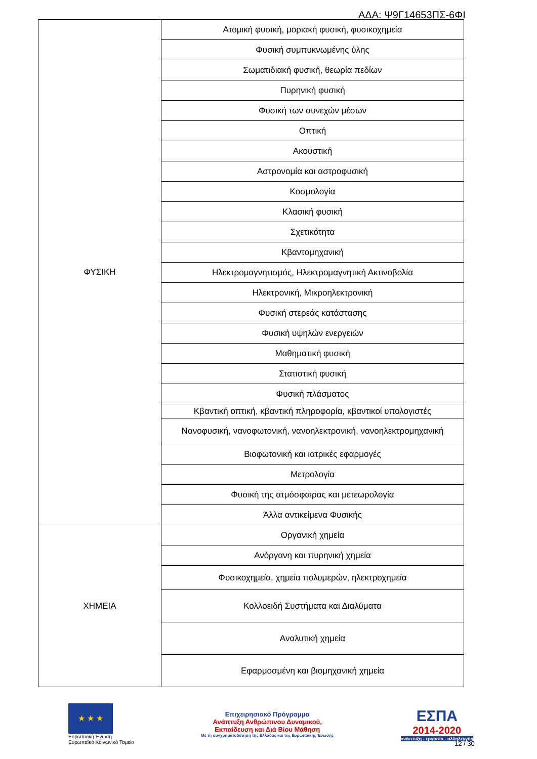ΑΔΑ: Ψ9Γ14653ΠΣ-6ΦΙ
| ΦΥΣΙΚΗ | Ατομική φυσική, μοριακή φυσική, φυσικοχημεία |
| | Φυσική συμπυκνωμένης ύλης |
| | Σωματιδιακή φυσική, θεωρία πεδίων |
| | Πυρηνική φυσική |
| | Φυσική των συνεχών μέσων |
| | Οπτική |
| | Ακουστική |
| | Αστρονομία και αστροφυσική |
| | Κοσμολογία |
| | Κλασική φυσική |
| | Σχετικότητα |
| | Κβαντομηχανική |
| | Ηλεκτρομαγνητισμός, Ηλεκτρομαγνητική Ακτινοβολία |
| | Ηλεκτρονική, Μικροηλεκτρονική |
| | Φυσική στερεάς κατάστασης |
| | Φυσική υψηλών ενεργειών |
| | Μαθηματική φυσική |
| | Στατιστική φυσική |
| | Φυσική πλάσματος |
| | Κβαντική οπτική, κβαντική πληροφορία, κβαντικοί υπολογιστές |
| | Νανοφυσική, νανοφωτονική, νανοηλεκτρονική, νανοηλεκτρομηχανική |
| | Βιοφωτονική και ιατρικές εφαρμογές |
| | Μετρολογία |
| | Φυσική της ατμόσφαιρας και μετεωρολογία |
| | Άλλα αντικείμενα Φυσικής |
| ΧΗΜΕΙΑ | Οργανική χημεία |
| | Ανόργανη και πυρηνική χημεία |
| | Φυσικοχημεία, χημεία πολυμερών, ηλεκτροχημεία |
| | Κολλοειδή Συστήματα και Διαλύματα |
| | Αναλυτική χημεία |
| | Εφαρμοσμένη και βιομηχανική χημεία |
★ ★ ★
Ευρωπαϊκή Ένωση
Ευρωπαϊκό Κοινωνικό Ταμείο
Επιχειρησιακό Πρόγραμμα
Ανάπτυξη Ανθρώπινου Δυναμικού,
Εκπαίδευση και Διά Βίου Μάθηση
Με τη συγχρηματοδότηση της Ελλάδας και της Ευρωπαϊκής Ένωσης
ΕΣΠΑ
2014-2020
ανάπτυξη - εργασία - αλληλεγγύη
12 / 30